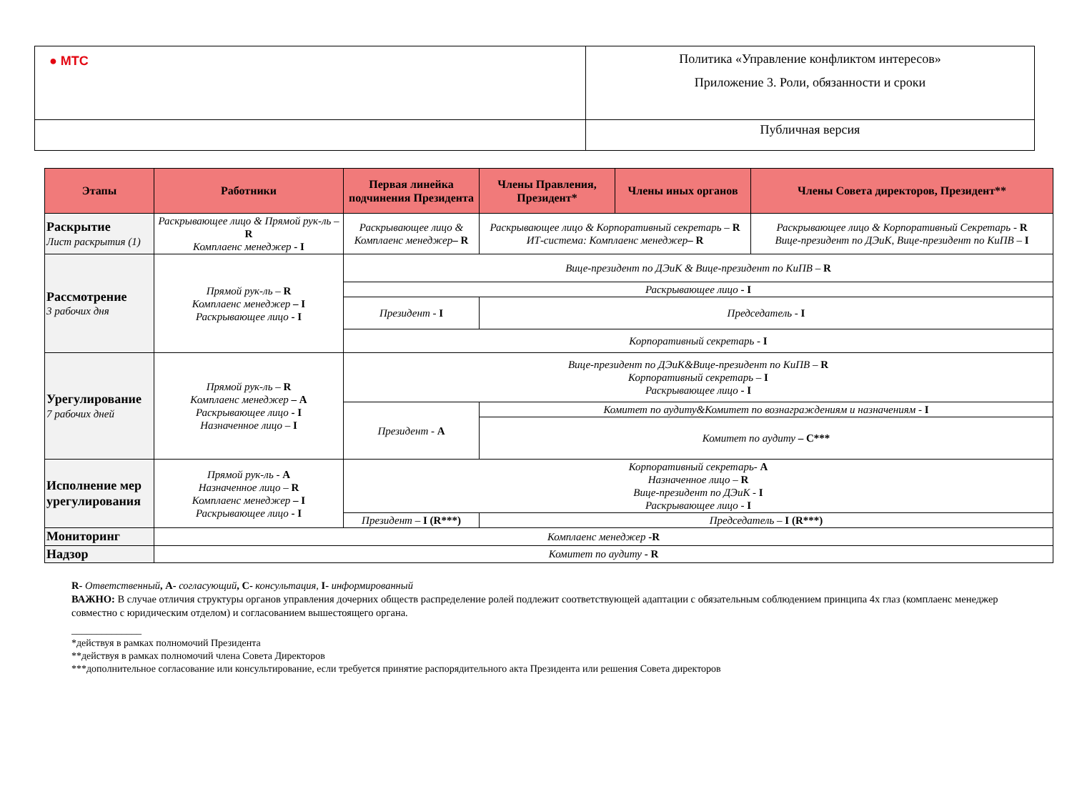| ● МТС | Политика «Управление конфликтом интересов» Приложение 3. Роли, обязанности и сроки |
| | Публичная версия |
| Этапы | Работники | Первая линейка подчинения Президента | Члены Правления, Президент* | Члены иных органов | Члены Совета директоров, Президент** |
| --- | --- | --- | --- | --- | --- |
| Раскрытие Лист раскрытия (1) | Раскрывающее лицо & Прямой рук-ль – R Комплаенс менеджер - I | Раскрывающее лицо & Комплаенс менеджер – R | Раскрывающее лицо & Корпоративный секретарь – R ИТ-система: Комплаенс менеджер – R | | Раскрывающее лицо & Корпоративный Секретарь - R Вице-президент по ДЭиК, Вице-президент по КиПВ – I |
| Рассмотрение 3 рабочих дня | Прямой рук-ль – R Комплаенс менеджер – I Раскрывающее лицо - I | Вице-президент по ДЭиК & Вице-президент по КиПВ – R | | | |
| | | Раскрывающее лицо - I | | | |
| | | Президент - I | Председатель - I | | |
| | | Корпоративный секретарь - I | | | |
| Урегулирование 7 рабочих дней | Прямой рук-ль – R Комплаенс менеджер – A Раскрывающее лицо - I Назначенное лицо – I | Вице-президент по ДЭиК&Вице-президент по КиПВ – R Корпоративный секретарь – I Раскрывающее лицо - I | | | |
| | | Президент - A | Комитет по аудиту&Комитет по вознаграждениям и назначениям - I | | |
| | | | Комитет по аудиту – C*** | | |
| Исполнение мер урегулирования | Прямой рук-ль - A Назначенное лицо – R Комплаенс менеджер – I Раскрывающее лицо - I | Корпоративный секретарь- A Назначенное лицо – R Вице-президент по ДЭиК - I Раскрывающее лицо - I | | | |
| | | Президент – I (R***) | Председатель – I (R***) | | |
| Мониторинг | Комплаенс менеджер -R | | | | |
| Надзор | Комитет по аудиту - R | | | | |
R- Ответственный, A- согласующий, C- консультация, I- информированный
ВАЖНО: В случае отличия структуры органов управления дочерних обществ распределение ролей подлежит соответствующей адаптации с обязательным соблюдением принципа 4х глаз (комплаенс менеджер совместно с юридическим отделом) и согласованием вышестоящего органа.
______________
*действуя в рамках полномочий Президента
**действуя в рамках полномочий члена Совета Директоров
***дополнительное согласование или консультирование, если требуется принятие распорядительного акта Президента или решения Совета директоров